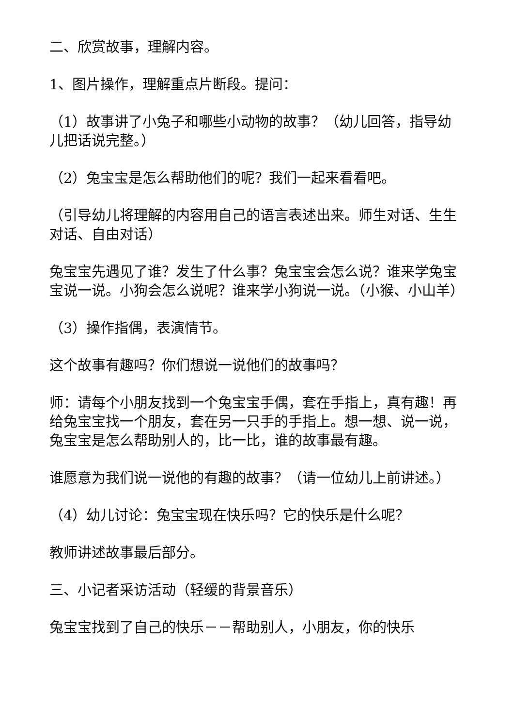二、欣赏故事，理解内容。
1、图片操作，理解重点片断段。提问：
（1）故事讲了小兔子和哪些小动物的故事？（幼儿回答，指导幼儿把话说完整。）
（2）兔宝宝是怎么帮助他们的呢？我们一起来看看吧。
（引导幼儿将理解的内容用自己的语言表述出来。师生对话、生生对话、自由对话）
兔宝宝先遇见了谁？发生了什么事？兔宝宝会怎么说？谁来学兔宝宝说一说。小狗会怎么说呢？谁来学小狗说一说。（小猴、小山羊）
（3）操作指偶，表演情节。
这个故事有趣吗？你们想说一说他们的故事吗？
师：请每个小朋友找到一个兔宝宝手偶，套在手指上，真有趣！再给兔宝宝找一个朋友，套在另一只手的手指上。想一想、说一说，兔宝宝是怎么帮助别人的，比一比，谁的故事最有趣。
谁愿意为我们说一说他的有趣的故事？（请一位幼儿上前讲述。）
（4）幼儿讨论：兔宝宝现在快乐吗？它的快乐是什么呢？
教师讲述故事最后部分。
三、小记者采访活动（轻缓的背景音乐）
兔宝宝找到了自己的快乐－－帮助别人，小朋友，你的快乐